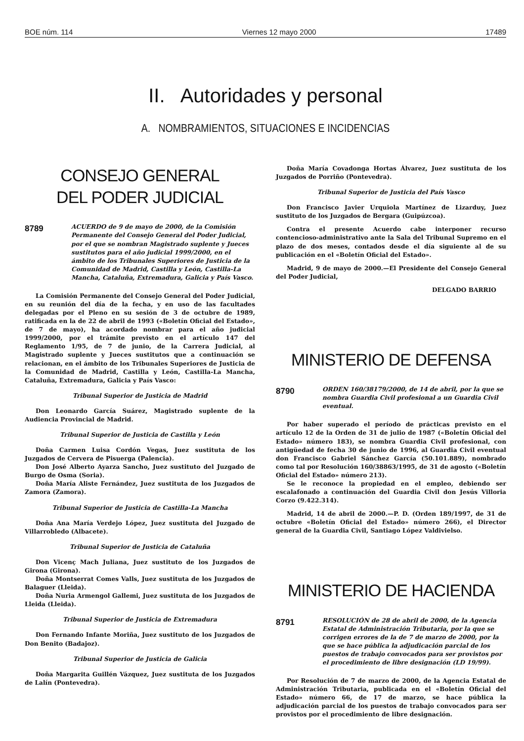BOE núm. 114 Viernes 12 mayo 2000 17489
II. Autoridades y personal
A. NOMBRAMIENTOS, SITUACIONES E INCIDENCIAS
CONSEJO GENERAL
DEL PODER JUDICIAL
8789
ACUERDO de 9 de mayo de 2000, de la Comisión Permanente del Consejo General del Poder Judicial, por el que se nombran Magistrado suplente y Jueces sustitutos para el año judicial 1999/2000, en el ámbito de los Tribunales Superiores de Justicia de la Comunidad de Madrid, Castilla y León, Castilla-La Mancha, Cataluña, Extremadura, Galicia y País Vasco.
La Comisión Permanente del Consejo General del Poder Judicial, en su reunión del día de la fecha, y en uso de las facultades delegadas por el Pleno en su sesión de 3 de octubre de 1989, ratificada en la de 22 de abril de 1993 («Boletín Oficial del Estado», de 7 de mayo), ha acordado nombrar para el año judicial 1999/2000, por el trámite previsto en el artículo 147 del Reglamento 1/95, de 7 de junio, de la Carrera Judicial, al Magistrado suplente y Jueces sustitutos que a continuación se relacionan, en el ámbito de los Tribunales Superiores de Justicia de la Comunidad de Madrid, Castilla y León, Castilla-La Mancha, Cataluña, Extremadura, Galicia y País Vasco:
Tribunal Superior de Justicia de Madrid
Don Leonardo García Suárez, Magistrado suplente de la Audiencia Provincial de Madrid.
Tribunal Superior de Justicia de Castilla y León
Doña Carmen Luisa Cordón Vegas, Juez sustituta de los Juzgados de Cervera de Pisuerga (Palencia).
Don José Alberto Ayarza Sancho, Juez sustituto del Juzgado de Burgo de Osma (Soria).
Doña María Aliste Fernández, Juez sustituta de los Juzgados de Zamora (Zamora).
Tribunal Superior de Justicia de Castilla-La Mancha
Doña Ana María Verdejo López, Juez sustituta del Juzgado de Villarrobledo (Albacete).
Tribunal Superior de Justicia de Cataluña
Don Vicenç Mach Juliana, Juez sustituto de los Juzgados de Girona (Girona).
Doña Montserrat Comes Valls, Juez sustituta de los Juzgados de Balaguer (Lleida).
Doña Nuria Armengol Gallemi, Juez sustituta de los Juzgados de Lleida (Lleida).
Tribunal Superior de Justicia de Extremadura
Don Fernando Infante Moriña, Juez sustituto de los Juzgados de Don Benito (Badajoz).
Tribunal Superior de Justicia de Galicia
Doña Margarita Guillén Vázquez, Juez sustituta de los Juzgados de Lalín (Pontevedra).
Doña María Covadonga Hortas Álvarez, Juez sustituta de los Juzgados de Porriño (Pontevedra).
Tribunal Superior de Justicia del País Vasco
Don Francisco Javier Urquiola Martínez de Lizarduy, Juez sustituto de los Juzgados de Bergara (Guipúzcoa).
Contra el presente Acuerdo cabe interponer recurso contencioso-administrativo ante la Sala del Tribunal Supremo en el plazo de dos meses, contados desde el día siguiente al de su publicación en el «Boletín Oficial del Estado».
Madrid, 9 de mayo de 2000.—El Presidente del Consejo General del Poder Judicial,
DELGADO BARRIO
MINISTERIO DE DEFENSA
8790
ORDEN 160/38179/2000, de 14 de abril, por la que se nombra Guardia Civil profesional a un Guardia Civil eventual.
Por haber superado el período de prácticas previsto en el artículo 12 de la Orden de 31 de julio de 1987 («Boletín Oficial del Estado» número 183), se nombra Guardia Civil profesional, con antigüedad de fecha 30 de junio de 1996, al Guardia Civil eventual don Francisco Gabriel Sánchez García (50.101.889), nombrado como tal por Resolución 160/38863/1995, de 31 de agosto («Boletín Oficial del Estado» número 213).
Se le reconoce la propiedad en el empleo, debiendo ser escalafonado a continuación del Guardia Civil don Jesús Villoria Corzo (9.422.314).
Madrid, 14 de abril de 2000.—P. D. (Orden 189/1997, de 31 de octubre «Boletín Oficial del Estado» número 266), el Director general de la Guardia Civil, Santiago López Valdivielso.
MINISTERIO DE HACIENDA
8791
RESOLUCIÓN de 28 de abril de 2000, de la Agencia Estatal de Administración Tributaria, por la que se corrigen errores de la de 7 de marzo de 2000, por la que se hace pública la adjudicación parcial de los puestos de trabajo convocados para ser provistos por el procedimiento de libre designación (LD 19/99).
Por Resolución de 7 de marzo de 2000, de la Agencia Estatal de Administración Tributaria, publicada en el «Boletín Oficial del Estado» número 66, de 17 de marzo, se hace pública la adjudicación parcial de los puestos de trabajo convocados para ser provistos por el procedimiento de libre designación.